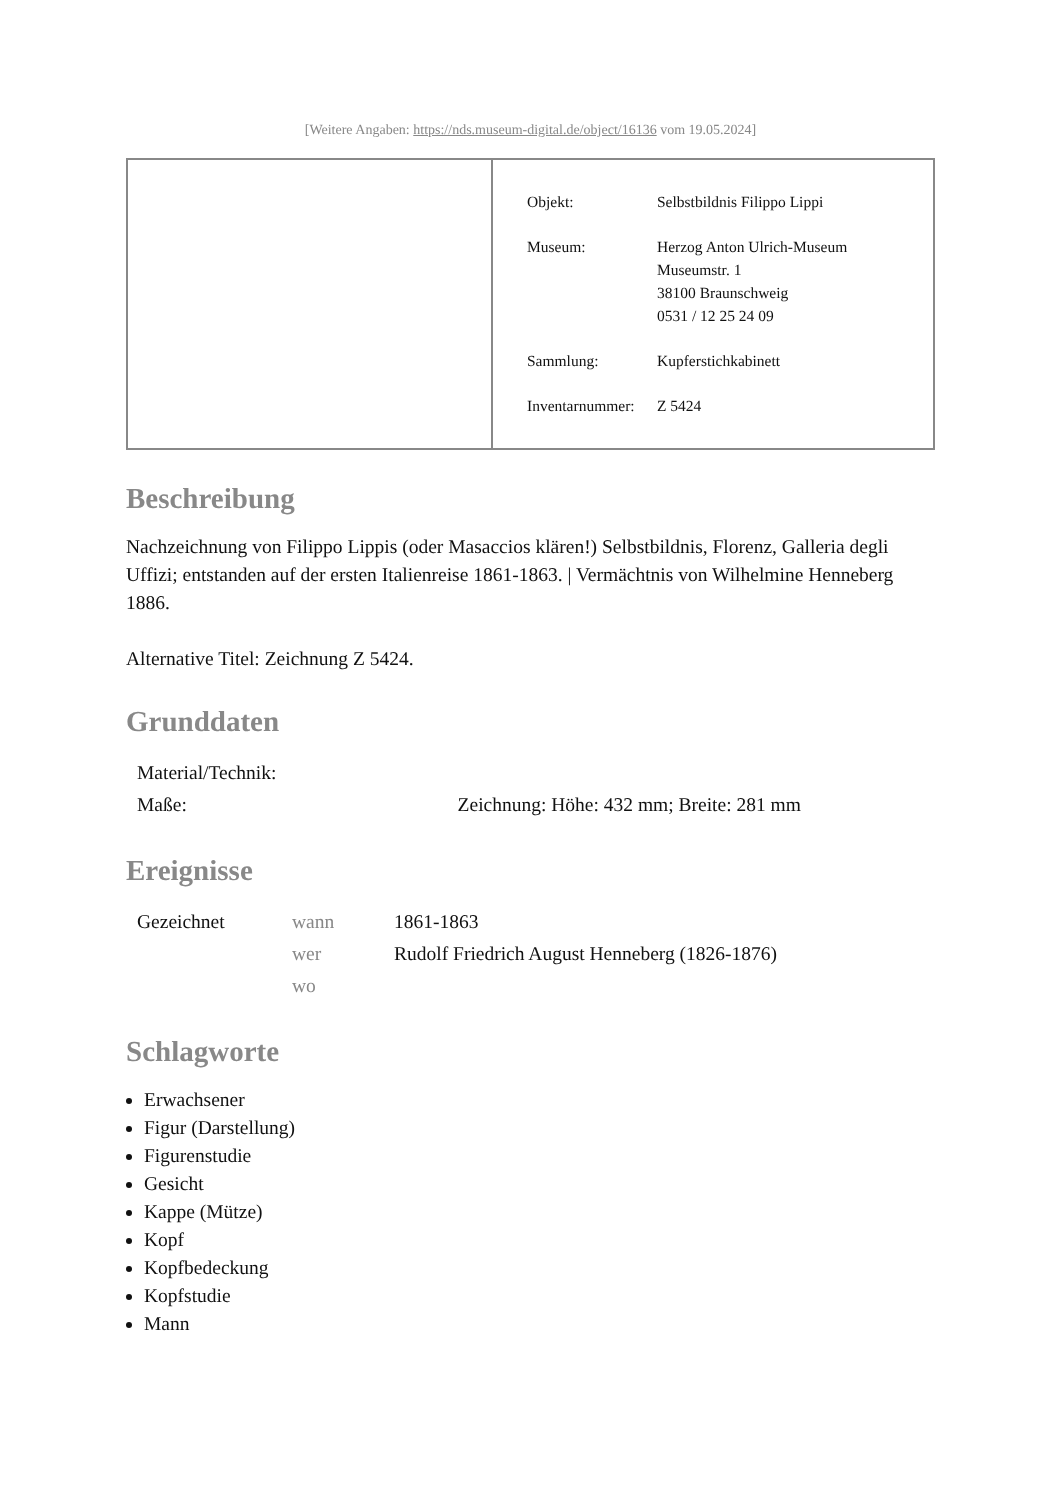[Weitere Angaben: https://nds.museum-digital.de/object/16136 vom 19.05.2024]
| Objekt: | Selbstbildnis Filippo Lippi |
| Museum: | Herzog Anton Ulrich-Museum Museumstr. 1 38100 Braunschweig 0531 / 12 25 24 09 |
| Sammlung: | Kupferstichkabinett |
| Inventarnummer: | Z 5424 |
Beschreibung
Nachzeichnung von Filippo Lippis (oder Masaccios klären!) Selbstbildnis, Florenz, Galleria degli Uffizi; entstanden auf der ersten Italienreise 1861-1863. | Vermächtnis von Wilhelmine Henneberg 1886.
Alternative Titel: Zeichnung Z 5424.
Grunddaten
| Material/Technik: | |
| Maße: | Zeichnung: Höhe: 432 mm; Breite: 281 mm |
Ereignisse
| Gezeichnet | wann | 1861-1863 |
| | wer | Rudolf Friedrich August Henneberg (1826-1876) |
| | wo | |
Schlagworte
Erwachsener
Figur (Darstellung)
Figurenstudie
Gesicht
Kappe (Mütze)
Kopf
Kopfbedeckung
Kopfstudie
Mann